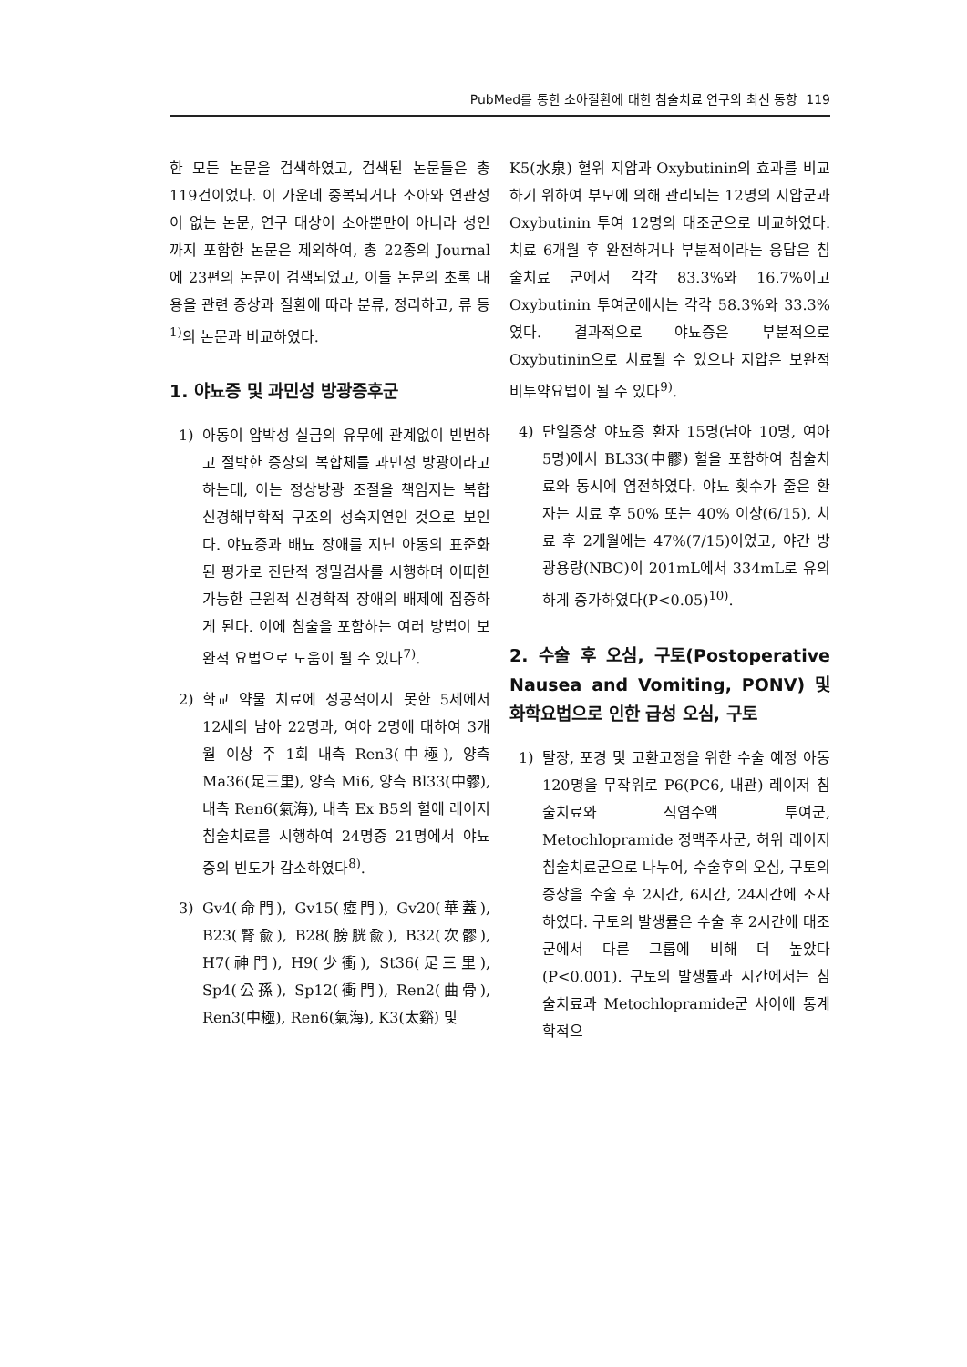PubMed를 통한 소아질환에 대한 침술치료 연구의 최신 동향 119
한 모든 논문을 검색하였고, 검색된 논문들은 총 119건이었다. 이 가운데 중복되거나 소아와 연관성이 없는 논문, 연구 대상이 소아뿐만이 아니라 성인까지 포함한 논문은 제외하여, 총 22종의 Journal에 23편의 논문이 검색되었고, 이들 논문의 초록 내용을 관련 증상과 질환에 따라 분류, 정리하고, 류 등<sup>1)</sup>의 논문과 비교하였다.
1. 야뇨증 및 과민성 방광증후군
1) 아동이 압박성 실금의 유무에 관계없이 빈번하고 절박한 증상의 복합체를 과민성 방광이라고 하는데, 이는 정상방광 조절을 책임지는 복합 신경해부학적 구조의 성숙지연인 것으로 보인다. 야뇨증과 배뇨 장애를 지닌 아동의 표준화된 평가로 진단적 정밀검사를 시행하며 어떠한 가능한 근원적 신경학적 장애의 배제에 집중하게 된다. 이에 침술을 포함하는 여러 방법이 보완적 요법으로 도움이 될 수 있다<sup>7)</sup>.
2) 학교 약물 치료에 성공적이지 못한 5세에서 12세의 남아 22명과, 여아 2명에 대하여 3개월 이상 주 1회 내측 Ren3(中極), 양측 Ma36(足三里), 양측 Mi6, 양측 Bl33(中髎), 내측 Ren6(氣海), 내측 Ex B5의 혈에 레이저 침술치료를 시행하여 24명중 21명에서 야뇨증의 빈도가 감소하였다<sup>8)</sup>.
3) Gv4(命門), Gv15(瘂門), Gv20(華蓋), B23(腎兪), B28(膀胱兪), B32(次髎), H7(神門), H9(少衝), St36(足三里), Sp4(公孫), Sp12(衝門), Ren2(曲骨), Ren3(中極), Ren6(氣海), K3(太谿) 및
K5(水泉) 혈위 지압과 Oxybutinin의 효과를 비교하기 위하여 부모에 의해 관리되는 12명의 지압군과 Oxybutinin 투여 12명의 대조군으로 비교하였다. 치료 6개월 후 완전하거나 부분적이라는 응답은 침술치료 군에서 각각 83.3%와 16.7%이고 Oxybutinin 투여군에서는 각각 58.3%와 33.3%였다. 결과적으로 야뇨증은 부분적으로 Oxybutinin으로 치료될 수 있으나 지압은 보완적 비투약요법이 될 수 있다<sup>9)</sup>.
4) 단일증상 야뇨증 환자 15명(남아 10명, 여아 5명)에서 BL33(中髎) 혈을 포함하여 침술치료와 동시에 염전하였다. 야뇨 횟수가 줄은 환자는 치료 후 50% 또는 40% 이상(6/15), 치료 후 2개월에는 47%(7/15)이었고, 야간 방광용량(NBC)이 201mL에서 334mL로 유의하게 증가하였다(P<0.05)<sup>10)</sup>.
2. 수술 후 오심, 구토(Postoperative Nausea and Vomiting, PONV) 및 화학요법으로 인한 급성 오심, 구토
1) 탈장, 포경 및 고환고정을 위한 수술 예정 아동 120명을 무작위로 P6(PC6, 내관) 레이저 침술치료와 식염수액 투여군, Metochlopramide 정맥주사군, 허위 레이저 침술치료군으로 나누어, 수술후의 오심, 구토의 증상을 수술 후 2시간, 6시간, 24시간에 조사하였다. 구토의 발생률은 수술 후 2시간에 대조군에서 다른 그룹에 비해 더 높았다(P<0.001). 구토의 발생률과 시간에서는 침술치료과 Metochlopramide군 사이에 통계학적으